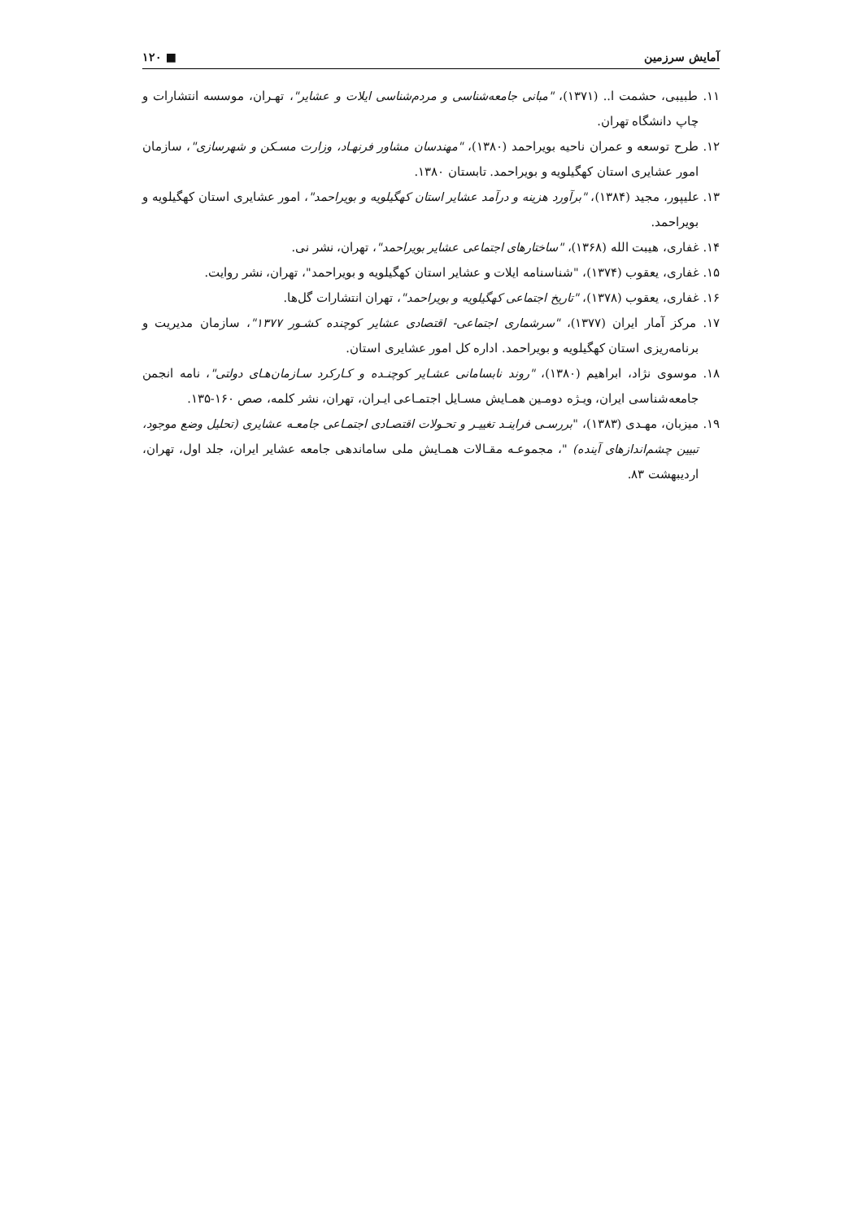آمایش سرزمین ■ ۱۲۰
۱۱. طبیبی، حشمت ا.. (۱۳۷۱)، "مبانی جامعه‌شناسی و مردم‌شناسی ایلات و عشایر"، تهـران، موسسه انتشارات و چاپ دانشگاه تهران.
۱۲. طرح توسعه و عمران ناحیه بویراحمد (۱۳۸۰)، "مهندسان مشاور فرنهـاد، وزارت مسـکن و شهرسازی"، سازمان امور عشایری استان کهگیلویه و بویراحمد. تابستان ۱۳۸۰.
۱۳. علیپور، مجید (۱۳۸۴)، "برآورد هزینه و درآمد عشایر استان کهگیلویه و بویراحمد"، امور عشایری استان کهگیلویه و بویراحمد.
۱۴. غفاری، هیبت الله (۱۳۶۸)، "ساختارهای اجتماعی عشایر بویراحمد"، تهران، نشر نی.
۱۵. غفاری، یعقوب (۱۳۷۴)، "شناسنامه ایلات و عشایر استان کهگیلویه و بویراحمد"، تهران، نشر روایت.
۱۶. غفاری، یعقوب (۱۳۷۸)، "تاریخ اجتماعی کهگیلویه و بویراحمد"، تهران انتشارات گل‌ها.
۱۷. مرکز آمار ایران (۱۳۷۷)، "سرشماری اجتماعی- اقتصادی عشایر کوچنده کشـور ۱۳۷۷"، سازمان مدیریت و برنامه‌ریزی استان کهگیلویه و بویراحمد. اداره کل امور عشایری استان.
۱۸. موسوی نژاد، ابراهیم (۱۳۸۰)، "روند نابسامانی عشـایر کوچنـده و کـارکرد سـازمان‌هـای دولتی"، نامه انجمن جامعه‌شناسی ایران، ویـژه دومـین همـایش مسـایل اجتمـاعی ایـران، تهران، نشر کلمه، صص ۱۶۰-۱۳۵.
۱۹. میزبان، مهـدی (۱۳۸۳)، "بررسـی فراینـد تغییـر و تحـولات اقتصـادی اجتمـاعی جامعـه عشایری (تحلیل وضع موجود، تبیین چشم‌اندازهای آینده) "، مجموعـه مقـالات همـایش ملی ساماندهی جامعه عشایر ایران، جلد اول، تهران، اردیبهشت ۸۳.